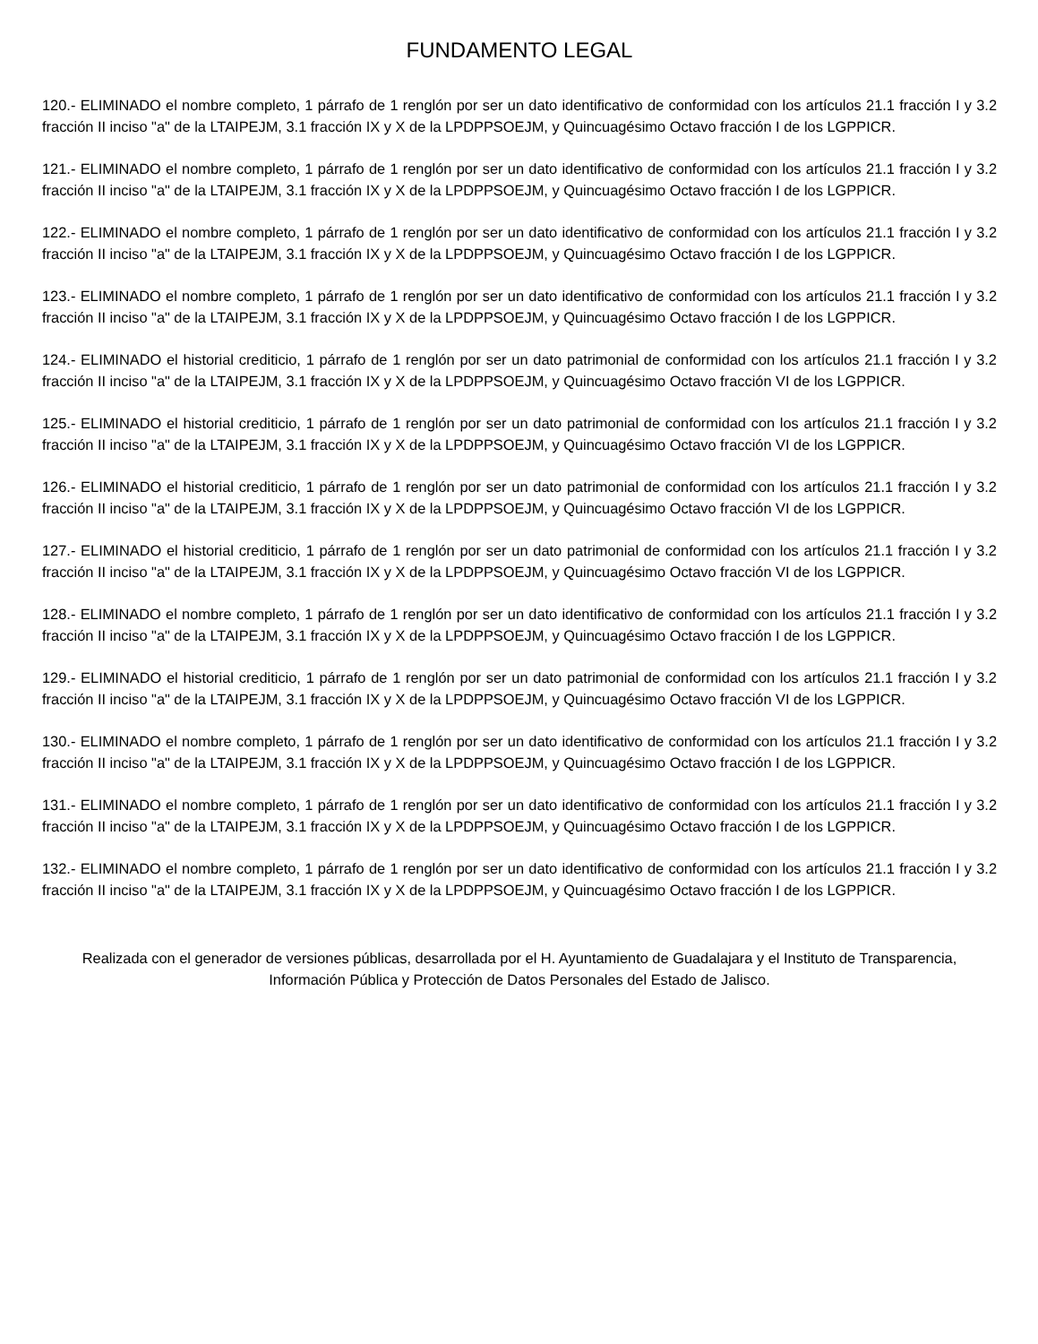FUNDAMENTO LEGAL
120.- ELIMINADO el nombre completo, 1 párrafo de 1 renglón por ser un dato identificativo de conformidad con los artículos 21.1 fracción I y 3.2 fracción II inciso "a" de la LTAIPEJM, 3.1 fracción IX y X de la LPDPPSOEJM, y Quincuagésimo Octavo fracción I de los LGPPICR.
121.- ELIMINADO el nombre completo, 1 párrafo de 1 renglón por ser un dato identificativo de conformidad con los artículos 21.1 fracción I y 3.2 fracción II inciso "a" de la LTAIPEJM, 3.1 fracción IX y X de la LPDPPSOEJM, y Quincuagésimo Octavo fracción I de los LGPPICR.
122.- ELIMINADO el nombre completo, 1 párrafo de 1 renglón por ser un dato identificativo de conformidad con los artículos 21.1 fracción I y 3.2 fracción II inciso "a" de la LTAIPEJM, 3.1 fracción IX y X de la LPDPPSOEJM, y Quincuagésimo Octavo fracción I de los LGPPICR.
123.- ELIMINADO el nombre completo, 1 párrafo de 1 renglón por ser un dato identificativo de conformidad con los artículos 21.1 fracción I y 3.2 fracción II inciso "a" de la LTAIPEJM, 3.1 fracción IX y X de la LPDPPSOEJM, y Quincuagésimo Octavo fracción I de los LGPPICR.
124.- ELIMINADO el historial crediticio, 1 párrafo de 1 renglón por ser un dato patrimonial de conformidad con los artículos 21.1 fracción I y 3.2 fracción II inciso "a" de la LTAIPEJM, 3.1 fracción IX y X de la LPDPPSOEJM, y Quincuagésimo Octavo fracción VI de los LGPPICR.
125.- ELIMINADO el historial crediticio, 1 párrafo de 1 renglón por ser un dato patrimonial de conformidad con los artículos 21.1 fracción I y 3.2 fracción II inciso "a" de la LTAIPEJM, 3.1 fracción IX y X de la LPDPPSOEJM, y Quincuagésimo Octavo fracción VI de los LGPPICR.
126.- ELIMINADO el historial crediticio, 1 párrafo de 1 renglón por ser un dato patrimonial de conformidad con los artículos 21.1 fracción I y 3.2 fracción II inciso "a" de la LTAIPEJM, 3.1 fracción IX y X de la LPDPPSOEJM, y Quincuagésimo Octavo fracción VI de los LGPPICR.
127.- ELIMINADO el historial crediticio, 1 párrafo de 1 renglón por ser un dato patrimonial de conformidad con los artículos 21.1 fracción I y 3.2 fracción II inciso "a" de la LTAIPEJM, 3.1 fracción IX y X de la LPDPPSOEJM, y Quincuagésimo Octavo fracción VI de los LGPPICR.
128.- ELIMINADO el nombre completo, 1 párrafo de 1 renglón por ser un dato identificativo de conformidad con los artículos 21.1 fracción I y 3.2 fracción II inciso "a" de la LTAIPEJM, 3.1 fracción IX y X de la LPDPPSOEJM, y Quincuagésimo Octavo fracción I de los LGPPICR.
129.- ELIMINADO el historial crediticio, 1 párrafo de 1 renglón por ser un dato patrimonial de conformidad con los artículos 21.1 fracción I y 3.2 fracción II inciso "a" de la LTAIPEJM, 3.1 fracción IX y X de la LPDPPSOEJM, y Quincuagésimo Octavo fracción VI de los LGPPICR.
130.- ELIMINADO el nombre completo, 1 párrafo de 1 renglón por ser un dato identificativo de conformidad con los artículos 21.1 fracción I y 3.2 fracción II inciso "a" de la LTAIPEJM, 3.1 fracción IX y X de la LPDPPSOEJM, y Quincuagésimo Octavo fracción I de los LGPPICR.
131.- ELIMINADO el nombre completo, 1 párrafo de 1 renglón por ser un dato identificativo de conformidad con los artículos 21.1 fracción I y 3.2 fracción II inciso "a" de la LTAIPEJM, 3.1 fracción IX y X de la LPDPPSOEJM, y Quincuagésimo Octavo fracción I de los LGPPICR.
132.- ELIMINADO el nombre completo, 1 párrafo de 1 renglón por ser un dato identificativo de conformidad con los artículos 21.1 fracción I y 3.2 fracción II inciso "a" de la LTAIPEJM, 3.1 fracción IX y X de la LPDPPSOEJM, y Quincuagésimo Octavo fracción I de los LGPPICR.
Realizada con el generador de versiones públicas, desarrollada por el H. Ayuntamiento de Guadalajara y el Instituto de Transparencia, Información Pública y Protección de Datos Personales del Estado de Jalisco.